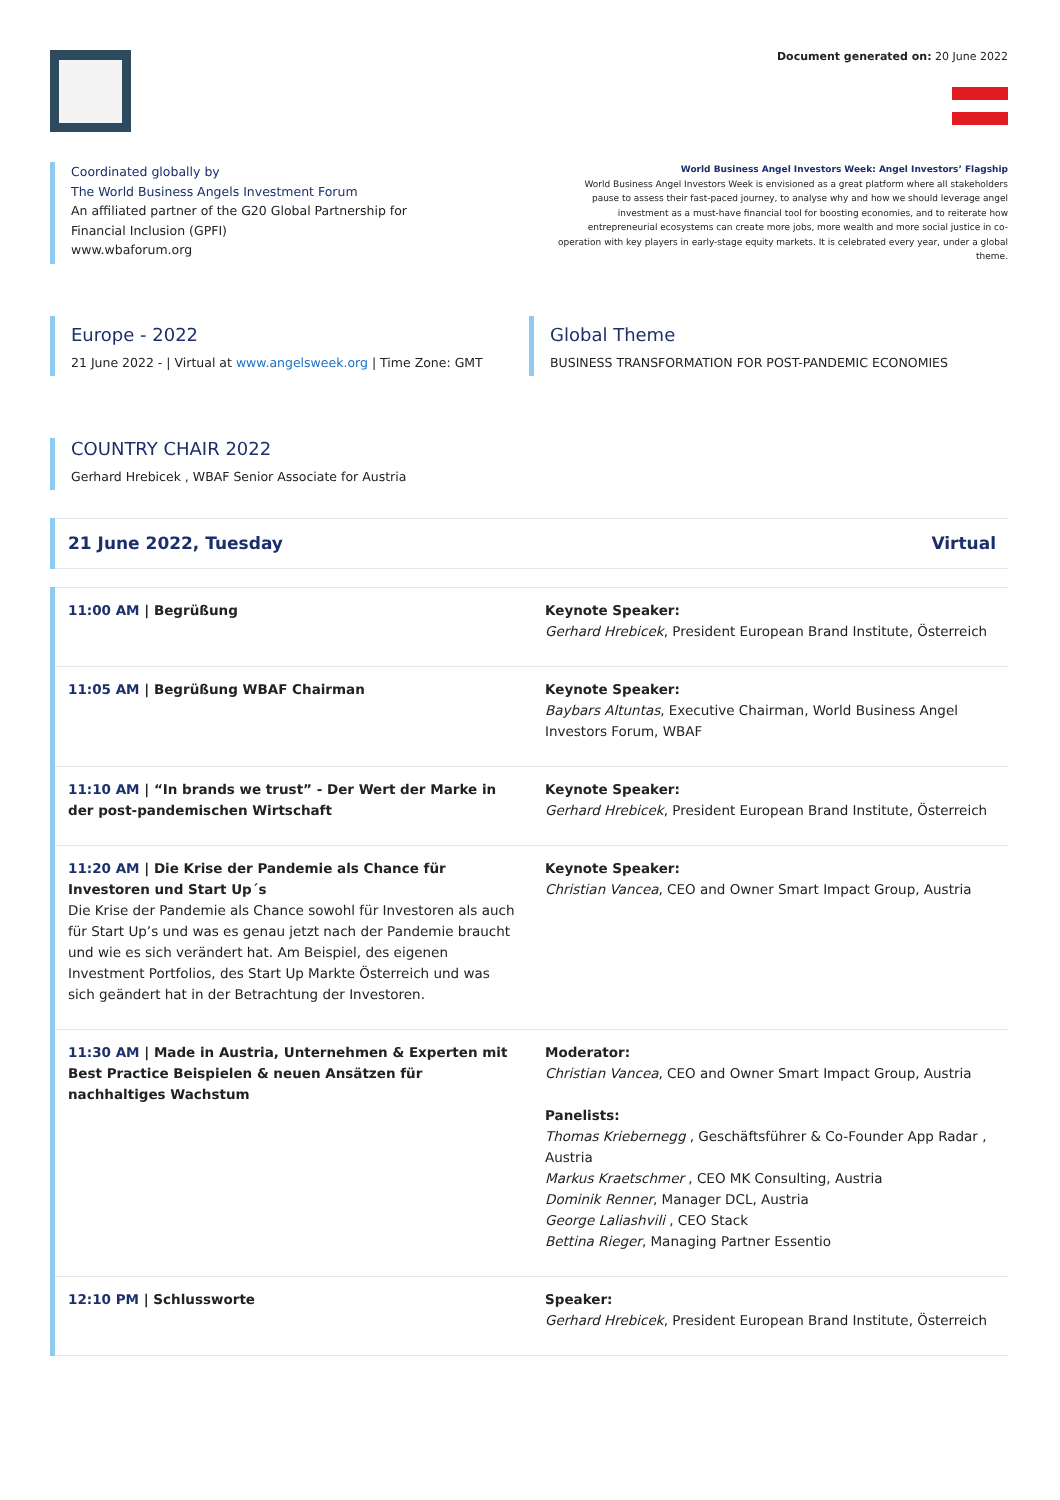Document generated on: 20 June 2022
Coordinated globally by
The World Business Angels Investment Forum
An affiliated partner of the G20 Global Partnership for
Financial Inclusion (GPFI)
www.wbaforum.org
World Business Angel Investors Week: Angel Investors’ Flagship
World Business Angel Investors Week is envisioned as a great platform where all stakeholders pause to assess their fast-paced journey, to analyse why and how we should leverage angel investment as a must-have financial tool for boosting economies, and to reiterate how entrepreneurial ecosystems can create more jobs, more wealth and more social justice in co-operation with key players in early-stage equity markets. It is celebrated every year, under a global theme.
Europe - 2022
21 June 2022 - | Virtual at www.angelsweek.org | Time Zone: GMT
Global Theme
BUSINESS TRANSFORMATION FOR POST-PANDEMIC ECONOMIES
COUNTRY CHAIR 2022
Gerhard Hrebicek , WBAF Senior Associate for Austria
| 21 June 2022, Tuesday | Virtual |
| 11:00 AM / Begrüßung | Keynote Speaker: Gerhard Hrebicek , President European Brand Institute, Österreich |
| 11:05 AM / Begrüßung WBAF Chairman | Keynote Speaker: Baybars Altuntas , Executive Chairman, World Business Angel Investors Forum, WBAF |
| 11:10 AM / “In brands we trust” - Der Wert der Marke in der post-pandemischen Wirtschaft | Keynote Speaker: Gerhard Hrebicek , President European Brand Institute, Österreich |
| 11:20 AM / Die Krise der Pandemie als Chance für Investoren und Start Up´s Die Krise der Pandemie als Chance sowohl für Investoren als auch für Start Up’s und was es genau jetzt nach der Pandemie braucht und wie es sich verändert hat. Am Beispiel, des eigenen Investment Portfolios, des Start Up Markte Österreich und was sich geändert hat in der Betrachtung der Investoren. | Keynote Speaker: Christian Vancea , CEO and Owner Smart Impact Group, Austria |
| 11:30 AM / Made in Austria, Unternehmen & Experten mit Best Practice Beispielen & neuen Ansätzen für nachhaltiges Wachstum | Moderator: Christian Vancea , CEO and Owner Smart Impact Group, Austria Panelists: Thomas Kriebernegg , Geschäftsführer & Co-Founder App Radar , Austria Markus Kraetschmer , CEO MK Consulting, Austria Dominik Renner , Manager DCL, Austria George Laliashvili , CEO Stack Bettina Rieger , Managing Partner Essentio |
| 12:10 PM / Schlussworte | Speaker: Gerhard Hrebicek , President European Brand Institute, Österreich |